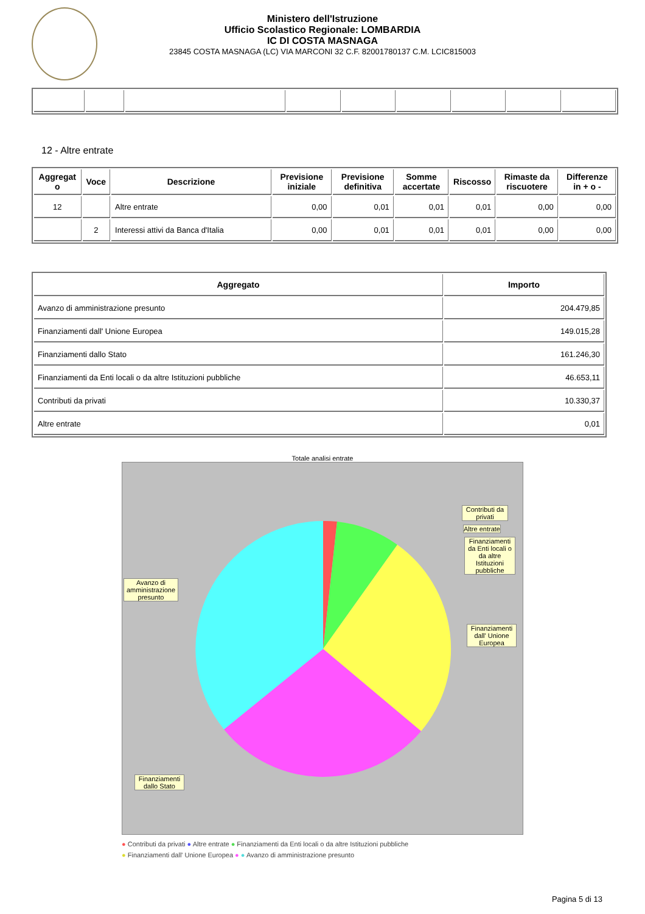Ministero dell'Istruzione
Ufficio Scolastico Regionale: LOMBARDIA
IC DI COSTA MASNAGA
23845 COSTA MASNAGA (LC) VIA MARCONI 32 C.F. 82001780137 C.M. LCIC815003
12 - Altre entrate
| Aggregat o | Voce | Descrizione | Previsione iniziale | Previsione definitiva | Somme accertate | Riscosso | Rimaste da riscuotere | Differenze in + o - |
| --- | --- | --- | --- | --- | --- | --- | --- | --- |
| 12 | | Altre entrate | 0,00 | 0,01 | 0,01 | 0,01 | 0,00 | 0,00 |
| | 2 | Interessi attivi da Banca d'Italia | 0,00 | 0,01 | 0,01 | 0,01 | 0,00 | 0,00 |
| Aggregato | Importo |
| --- | --- |
| Avanzo di amministrazione presunto | 204.479,85 |
| Finanziamenti dall' Unione Europea | 149.015,28 |
| Finanziamenti dallo Stato | 161.246,30 |
| Finanziamenti da Enti locali o da altre Istituzioni pubbliche | 46.653,11 |
| Contributi da privati | 10.330,37 |
| Altre entrate | 0,01 |
Totale analisi entrate
Contributi da privati
Altre entrate
Finanziamenti da Enti locali o da altre Istituzioni pubbliche
Avanzo di amministrazione presunto
Finanziamenti dall' Unione Europea
Finanziamenti dallo Stato
● Contributi da privati ● Altre entrate ● Finanziamenti da Enti locali o da altre Istituzioni pubbliche
● Finanziamenti dall' Unione Europea ● ● Avanzo di amministrazione presunto
Pagina 5 di 13